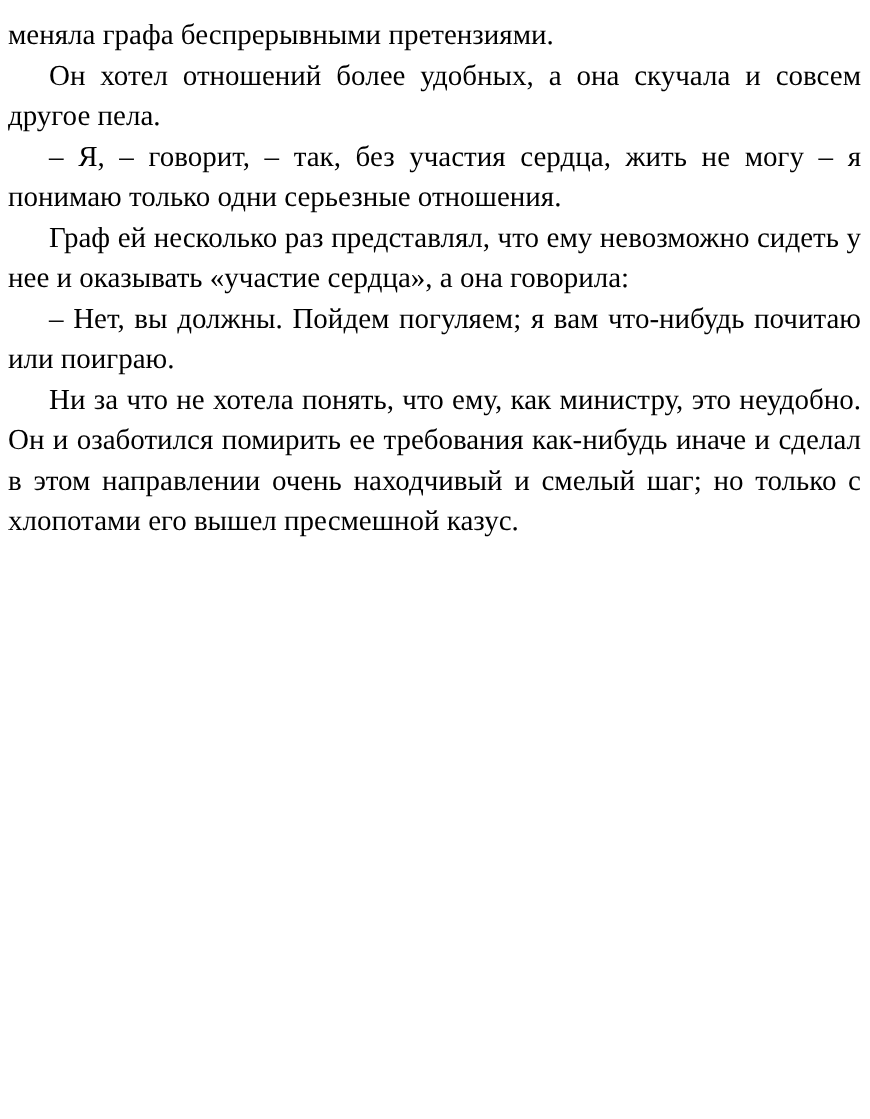меняла графа беспрерывными претензиями.
Он хотел отношений более удобных, а она скучала и со­всем другое пела.
– Я, – говорит, – так, без участия сердца, жить не могу – я понимаю только одни серьезные отношения.
Граф ей несколько раз представлял, что ему невозможно сидеть у нее и оказывать «участие сердца», а она говорила:
– Нет, вы должны. Пойдем погуляем; я вам что-нибудь по­читаю или поиграю.
Ни за что не хотела понять, что ему, как министру, это неудобно. Он и озаботился помирить ее требования как-ни­будь иначе и сделал в этом направлении очень находчивый и смелый шаг; но только с хлопотами его вышел пресмешной казус.